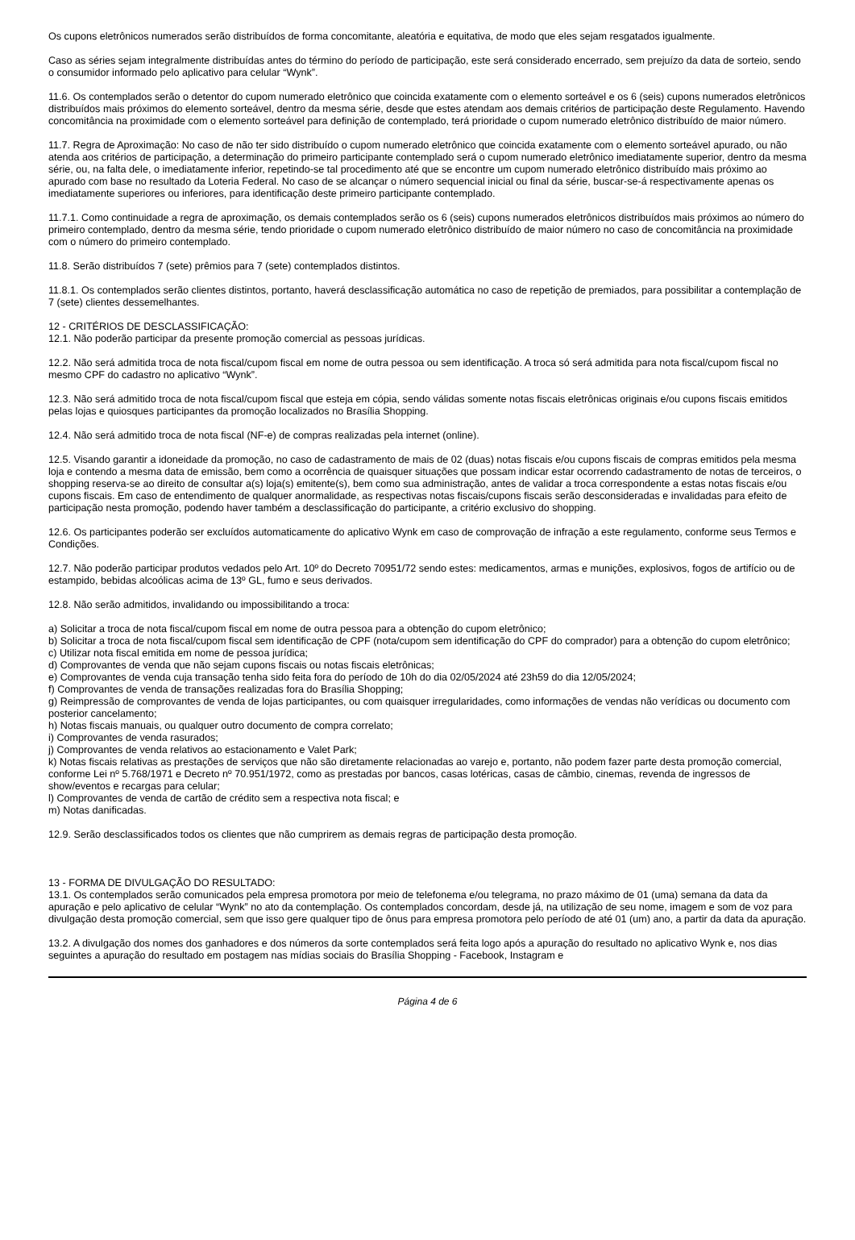Os cupons eletrônicos numerados serão distribuídos de forma concomitante, aleatória e equitativa, de modo que eles sejam resgatados igualmente.
Caso as séries sejam integralmente distribuídas antes do término do período de participação, este será considerado encerrado, sem prejuízo da data de sorteio, sendo o consumidor informado pelo aplicativo para celular “Wynk”.
11.6. Os contemplados serão o detentor do cupom numerado eletrônico que coincida exatamente com o elemento sorteável e os 6 (seis) cupons numerados eletrônicos distribuídos mais próximos do elemento sorteável, dentro da mesma série, desde que estes atendam aos demais critérios de participação deste Regulamento. Havendo concomitância na proximidade com o elemento sorteável para definição de contemplado, terá prioridade o cupom numerado eletrônico distribuído de maior número.
11.7. Regra de Aproximação: No caso de não ter sido distribuído o cupom numerado eletrônico que coincida exatamente com o elemento sorteável apurado, ou não atenda aos critérios de participação, a determinação do primeiro participante contemplado será o cupom numerado eletrônico imediatamente superior, dentro da mesma série, ou, na falta dele, o imediatamente inferior, repetindo-se tal procedimento até que se encontre um cupom numerado eletrônico distribuído mais próximo ao apurado com base no resultado da Loteria Federal. No caso de se alcançar o número sequencial inicial ou final da série, buscar-se-á respectivamente apenas os imediatamente superiores ou inferiores, para identificação deste primeiro participante contemplado.
11.7.1. Como continuidade a regra de aproximação, os demais contemplados serão os 6 (seis) cupons numerados eletrônicos distribuídos mais próximos ao número do primeiro contemplado, dentro da mesma série, tendo prioridade o cupom numerado eletrônico distribuído de maior número no caso de concomitância na proximidade com o número do primeiro contemplado.
11.8. Serão distribuídos 7 (sete) prêmios para 7 (sete) contemplados distintos.
11.8.1. Os contemplados serão clientes distintos, portanto, haverá desclassificação automática no caso de repetição de premiados, para possibilitar a contemplação de 7 (sete) clientes dessemelhantes.
12 - CRITÉRIOS DE DESCLASSIFICAÇÃO:
12.1. Não poderão participar da presente promoção comercial as pessoas jurídicas.
12.2. Não será admitida troca de nota fiscal/cupom fiscal em nome de outra pessoa ou sem identificação. A troca só será admitida para nota fiscal/cupom fiscal no mesmo CPF do cadastro no aplicativo “Wynk”.
12.3. Não será admitido troca de nota fiscal/cupom fiscal que esteja em cópia, sendo válidas somente notas fiscais eletrônicas originais e/ou cupons fiscais emitidos pelas lojas e quiosques participantes da promoção localizados no Brasília Shopping.
12.4. Não será admitido troca de nota fiscal (NF-e) de compras realizadas pela internet (online).
12.5. Visando garantir a idoneidade da promoção, no caso de cadastramento de mais de 02 (duas) notas fiscais e/ou cupons fiscais de compras emitidos pela mesma loja e contendo a mesma data de emissão, bem como a ocorrência de quaisquer situações que possam indicar estar ocorrendo cadastramento de notas de terceiros, o shopping reserva-se ao direito de consultar a(s) loja(s) emitente(s), bem como sua administração, antes de validar a troca correspondente a estas notas fiscais e/ou cupons fiscais. Em caso de entendimento de qualquer anormalidade, as respectivas notas fiscais/cupons fiscais serão desconsideradas e invalidadas para efeito de participação nesta promoção, podendo haver também a desclassificação do participante, a critério exclusivo do shopping.
12.6. Os participantes poderão ser excluídos automaticamente do aplicativo Wynk em caso de comprovação de infração a este regulamento, conforme seus Termos e Condições.
12.7. Não poderão participar produtos vedados pelo Art. 10º do Decreto 70951/72 sendo estes: medicamentos, armas e munições, explosivos, fogos de artifício ou de estampido, bebidas alcoólicas acima de 13º GL, fumo e seus derivados.
12.8. Não serão admitidos, invalidando ou impossibilitando a troca:
a) Solicitar a troca de nota fiscal/cupom fiscal em nome de outra pessoa para a obtenção do cupom eletrônico;
b) Solicitar a troca de nota fiscal/cupom fiscal sem identificação de CPF (nota/cupom sem identificação do CPF do comprador) para a obtenção do cupom eletrônico;
c) Utilizar nota fiscal emitida em nome de pessoa jurídica;
d) Comprovantes de venda que não sejam cupons fiscais ou notas fiscais eletrônicas;
e) Comprovantes de venda cuja transação tenha sido feita fora do período de 10h do dia 02/05/2024 até 23h59 do dia 12/05/2024;
f) Comprovantes de venda de transações realizadas fora do Brasília Shopping;
g) Reimpressão de comprovantes de venda de lojas participantes, ou com quaisquer irregularidades, como informações de vendas não verídicas ou documento com posterior cancelamento;
h) Notas fiscais manuais, ou qualquer outro documento de compra correlato;
i) Comprovantes de venda rasurados;
j) Comprovantes de venda relativos ao estacionamento e Valet Park;
k) Notas fiscais relativas as prestações de serviços que não são diretamente relacionadas ao varejo e, portanto, não podem fazer parte desta promoção comercial, conforme Lei nº 5.768/1971 e Decreto nº 70.951/1972, como as prestadas por bancos, casas lotéricas, casas de câmbio, cinemas, revenda de ingressos de show/eventos e recargas para celular;
l) Comprovantes de venda de cartão de crédito sem a respectiva nota fiscal; e
m) Notas danificadas.
12.9. Serão desclassificados todos os clientes que não cumprirem as demais regras de participação desta promoção.
13 - FORMA DE DIVULGAÇÃO DO RESULTADO:
13.1. Os contemplados serão comunicados pela empresa promotora por meio de telefonema e/ou telegrama, no prazo máximo de 01 (uma) semana da data da apuração e pelo aplicativo de celular “Wynk” no ato da contemplação. Os contemplados concordam, desde já, na utilização de seu nome, imagem e som de voz para divulgação desta promoção comercial, sem que isso gere qualquer tipo de ônus para empresa promotora pelo período de até 01 (um) ano, a partir da data da apuração.
13.2. A divulgação dos nomes dos ganhadores e dos números da sorte contemplados será feita logo após a apuração do resultado no aplicativo Wynk e, nos dias seguintes a apuração do resultado em postagem nas mídias sociais do Brasília Shopping - Facebook, Instagram e
Página 4 de 6